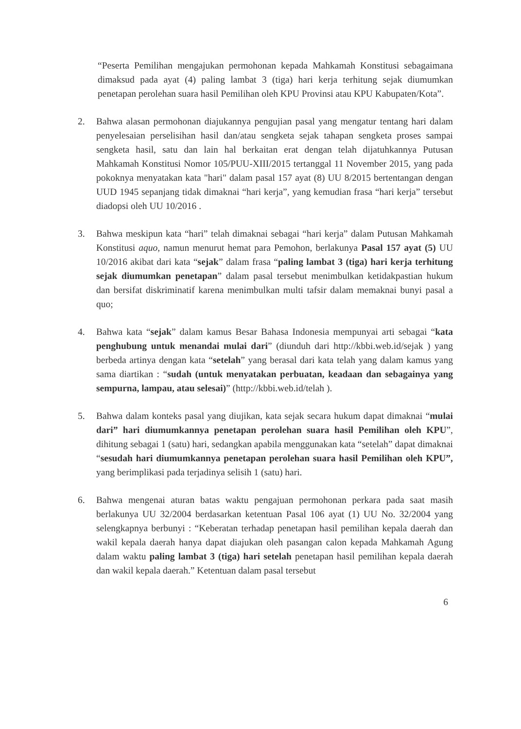“Peserta Pemilihan mengajukan permohonan kepada Mahkamah Konstitusi sebagaimana dimaksud pada ayat (4) paling lambat 3 (tiga) hari kerja terhitung sejak diumumkan penetapan perolehan suara hasil Pemilihan oleh KPU Provinsi atau KPU Kabupaten/Kota”.
2. Bahwa alasan permohonan diajukannya pengujian pasal yang mengatur tentang hari dalam penyelesaian perselisihan hasil dan/atau sengketa sejak tahapan sengketa proses sampai sengketa hasil, satu dan lain hal berkaitan erat dengan telah dijatuhkannya Putusan Mahkamah Konstitusi Nomor 105/PUU-XIII/2015 tertanggal 11 November 2015, yang pada pokoknya menyatakan kata "hari" dalam pasal 157 ayat (8) UU 8/2015 bertentangan dengan UUD 1945 sepanjang tidak dimaknai “hari kerja”, yang kemudian frasa “hari kerja” tersebut diadopsi oleh UU 10/2016 .
3. Bahwa meskipun kata “hari” telah dimaknai sebagai “hari kerja” dalam Putusan Mahkamah Konstitusi aquo, namun menurut hemat para Pemohon, berlakunya Pasal 157 ayat (5) UU 10/2016 akibat dari kata “sejak” dalam frasa “paling lambat 3 (tiga) hari kerja terhitung sejak diumumkan penetapan” dalam pasal tersebut menimbulkan ketidakpastian hukum dan bersifat diskriminatif karena menimbulkan multi tafsir dalam memaknai bunyi pasal a quo;
4. Bahwa kata “sejak” dalam kamus Besar Bahasa Indonesia mempunyai arti sebagai “kata penghubung untuk menandai mulai dari” (diunduh dari http://kbbi.web.id/sejak ) yang berbeda artinya dengan kata “setelah” yang berasal dari kata telah yang dalam kamus yang sama diartikan : “sudah (untuk menyatakan perbuatan, keadaan dan sebagainya yang sempurna, lampau, atau selesai)” (http://kbbi.web.id/telah ).
5. Bahwa dalam konteks pasal yang diujikan, kata sejak secara hukum dapat dimaknai “mulai dari” hari diumumkannya penetapan perolehan suara hasil Pemilihan oleh KPU”, dihitung sebagai 1 (satu) hari, sedangkan apabila menggunakan kata “setelah” dapat dimaknai “sesudah hari diumumkannya penetapan perolehan suara hasil Pemilihan oleh KPU”, yang berimplikasi pada terjadinya selisih 1 (satu) hari.
6. Bahwa mengenai aturan batas waktu pengajuan permohonan perkara pada saat masih berlakunya UU 32/2004 berdasarkan ketentuan Pasal 106 ayat (1) UU No. 32/2004 yang selengkapnya berbunyi : “Keberatan terhadap penetapan hasil pemilihan kepala daerah dan wakil kepala daerah hanya dapat diajukan oleh pasangan calon kepada Mahkamah Agung dalam waktu paling lambat 3 (tiga) hari setelah penetapan hasil pemilihan kepala daerah dan wakil kepala daerah.” Ketentuan dalam pasal tersebut
6